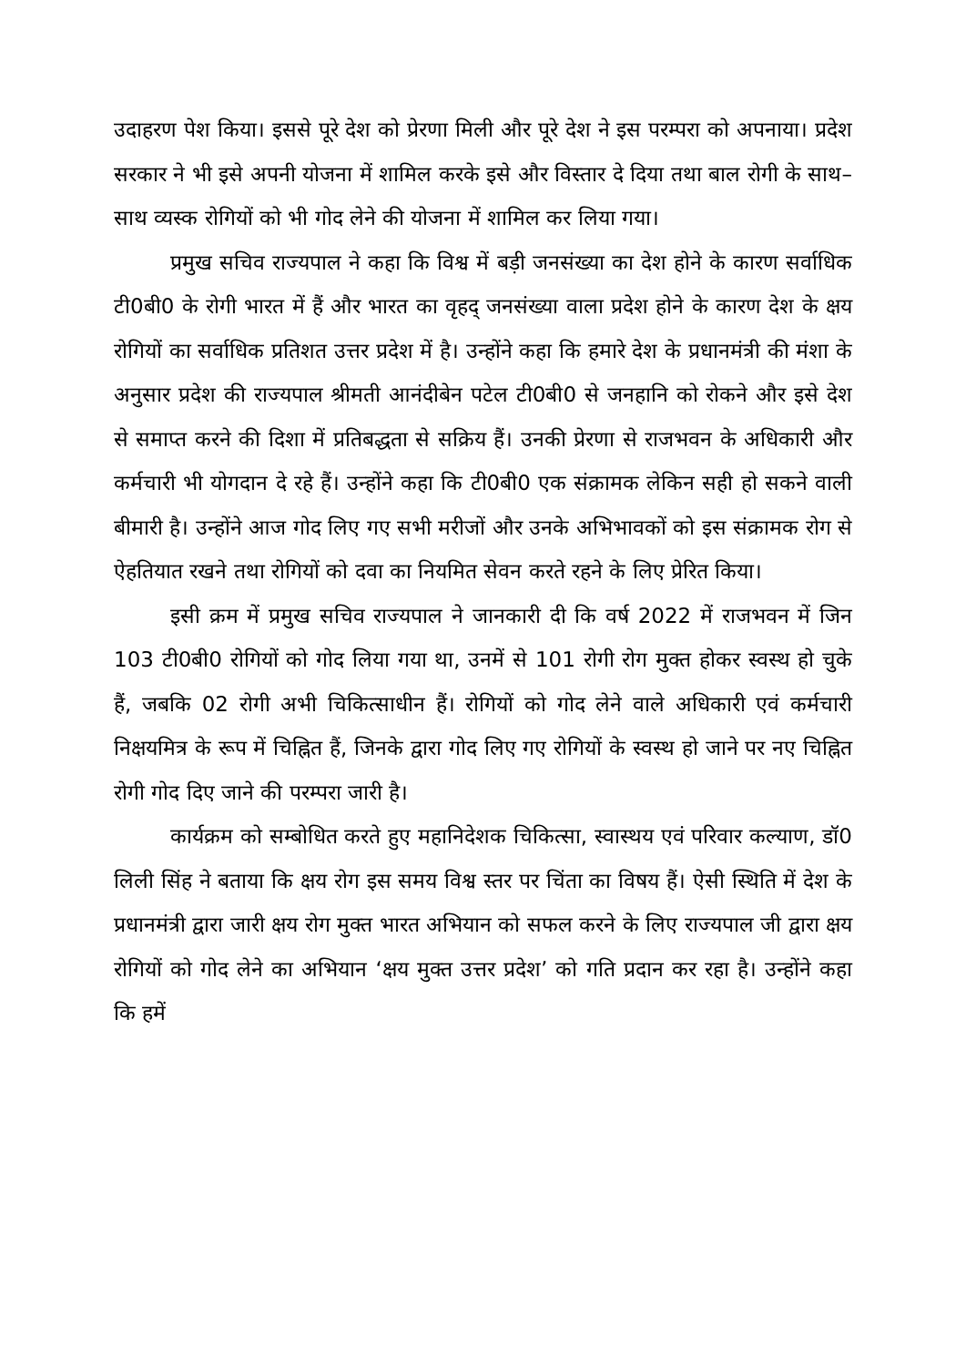उदाहरण पेश किया। इससे पूरे देश को प्रेरणा मिली और पूरे देश ने इस परम्परा को अपनाया। प्रदेश सरकार ने भी इसे अपनी योजना में शामिल करके इसे और विस्तार दे दिया तथा बाल रोगी के साथ–साथ व्यस्क रोगियों को भी गोद लेने की योजना में शामिल कर लिया गया।
प्रमुख सचिव राज्यपाल ने कहा कि विश्व में बड़ी जनसंख्या का देश होने के कारण सर्वाधिक टी0बी0 के रोगी भारत में हैं और भारत का वृहद् जनसंख्या वाला प्रदेश होने के कारण देश के क्षय रोगियों का सर्वाधिक प्रतिशत उत्तर प्रदेश में है। उन्होंने कहा कि हमारे देश के प्रधानमंत्री की मंशा के अनुसार प्रदेश की राज्यपाल श्रीमती आनंदीबेन पटेल टी0बी0 से जनहानि को रोकने और इसे देश से समाप्त करने की दिशा में प्रतिबद्धता से सक्रिय हैं। उनकी प्रेरणा से राजभवन के अधिकारी और कर्मचारी भी योगदान दे रहे हैं। उन्होंने कहा कि टी0बी0 एक संक्रामक लेकिन सही हो सकने वाली बीमारी है। उन्होंने आज गोद लिए गए सभी मरीजों और उनके अभिभावकों को इस संक्रामक रोग से ऐहतियात रखने तथा रोगियों को दवा का नियमित सेवन करते रहने के लिए प्रेरित किया।
इसी क्रम में प्रमुख सचिव राज्यपाल ने जानकारी दी कि वर्ष 2022 में राजभवन में जिन 103 टी0बी0 रोगियों को गोद लिया गया था, उनमें से 101 रोगी रोग मुक्त होकर स्वस्थ हो चुके हैं, जबकि 02 रोगी अभी चिकित्साधीन हैं। रोगियों को गोद लेने वाले अधिकारी एवं कर्मचारी निक्षयमित्र के रूप में चिह्नित हैं, जिनके द्वारा गोद लिए गए रोगियों के स्वस्थ हो जाने पर नए चिह्नित रोगी गोद दिए जाने की परम्परा जारी है।
कार्यक्रम को सम्बोधित करते हुए महानिदेशक चिकित्सा, स्वास्थय एवं परिवार कल्याण, डॉ0 लिली सिंह ने बताया कि क्षय रोग इस समय विश्व स्तर पर चिंता का विषय हैं। ऐसी स्थिति में देश के प्रधानमंत्री द्वारा जारी क्षय रोग मुक्त भारत अभियान को सफल करने के लिए राज्यपाल जी द्वारा क्षय रोगियों को गोद लेने का अभियान ‘क्षय मुक्त उत्तर प्रदेश’ को गति प्रदान कर रहा है। उन्होंने कहा कि हमें